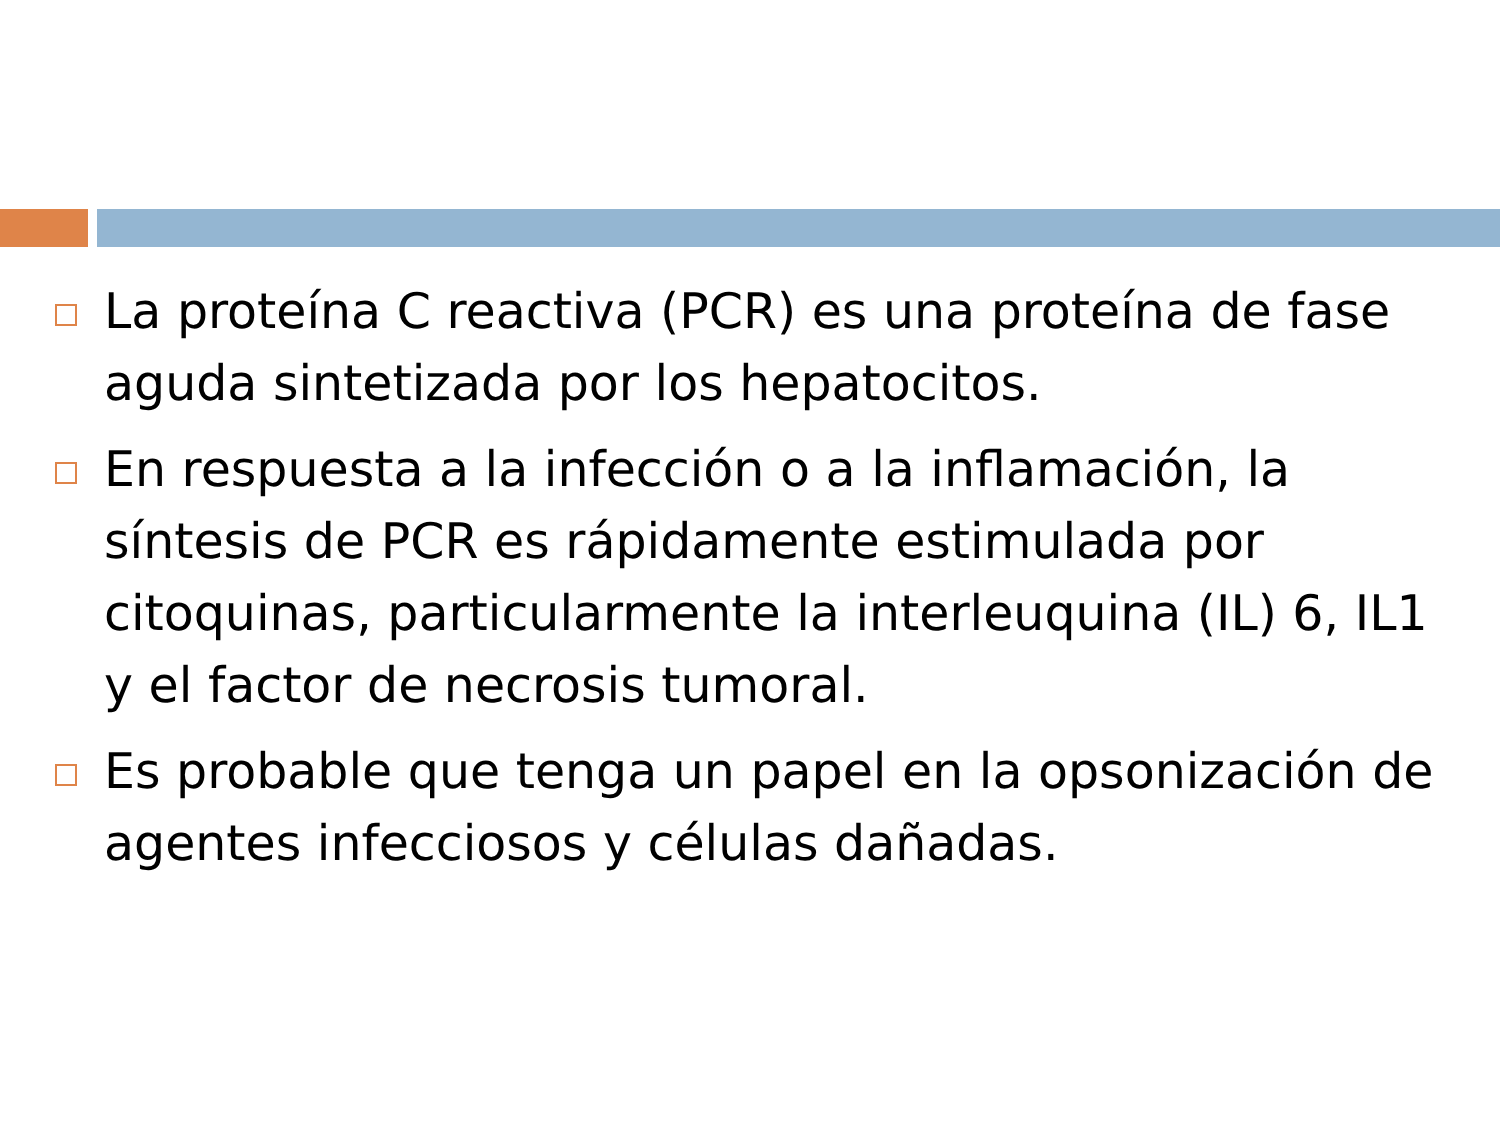La proteína C reactiva (PCR) es una proteína de fase aguda sintetizada por los hepatocitos.
En respuesta a la infección o a la inflamación, la síntesis de PCR es rápidamente estimulada por citoquinas, particularmente la interleuquina (IL) 6, IL1 y el factor de necrosis tumoral.
Es probable que tenga un papel en la opsonización de agentes infecciosos y células dañadas.